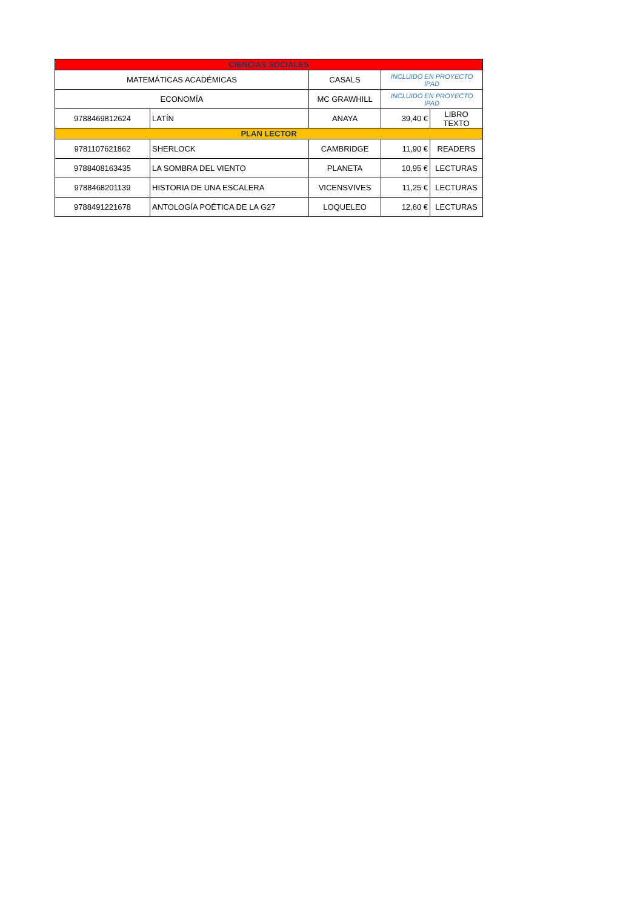| CIENCIAS SOCIALES | | | | |
| MATEMÁTICAS ACADÉMICAS | | CASALS | INCLUIDO EN PROYECTO IPAD | |
| ECONOMÍA | | MC GRAWHILL | INCLUIDO EN PROYECTO IPAD | |
| 9788469812624 | LATÍN | ANAYA | 39,40 € | LIBRO TEXTO |
| PLAN LECTOR | | | | |
| 9781107621862 | SHERLOCK | CAMBRIDGE | 11,90 € | READERS |
| 9788408163435 | LA SOMBRA DEL VIENTO | PLANETA | 10,95 € | LECTURAS |
| 9788468201139 | HISTORIA DE UNA ESCALERA | VICENSVIVES | 11,25 € | LECTURAS |
| 9788491221678 | ANTOLOGÍA POÉTICA DE LA G27 | LOQUELEO | 12,60 € | LECTURAS |